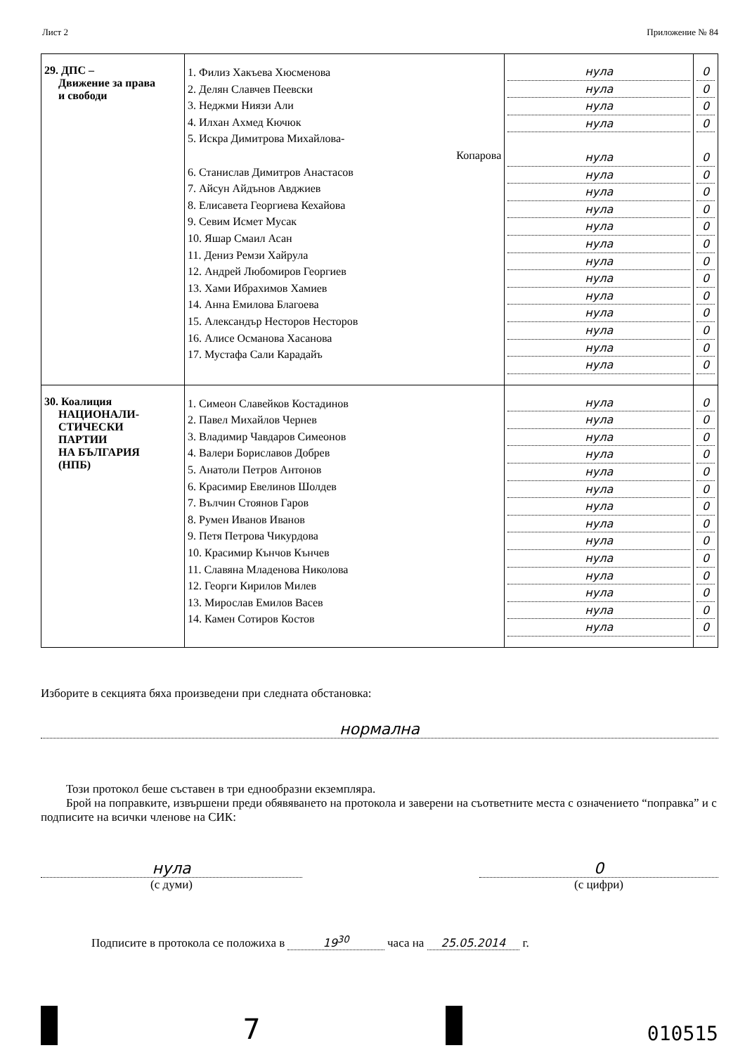Лист 2 Приложение № 84
| 29. ДПС – Движение за права и свободи | 1. Филиз Хакъева Хюсменова 2. Делян Славчев Пеевски 3. Неджми Ниязи Али 4. Илхан Ахмед Кючюк 5. Искра Димитрова Михайлова- Копарова 6. Станислав Димитров Анастасов 7. Айсун Айдънов Авджиев 8. Елисавета Георгиева Кехайова 9. Севим Исмет Мусак 10. Яшар Смаил Асан 11. Дениз Ремзи Хайрула 12. Андрей Любомиров Георгиев 13. Хами Ибрахимов Хамиев 14. Анна Емилова Благоева 15. Александър Несторов Несторов 16. Алисе Османова Хасанова 17. Мустафа Сали Карадайъ | нула нула нула нула нула нула нула нула нула нула нула нула нула нула нула нула нула | 0 0 0 0 0 0 0 0 0 0 0 0 0 0 0 0 0 |
| 30. Коалиция НАЦИОНАЛИ- СТИЧЕСКИ ПАРТИИ НА БЪЛГАРИЯ (НПБ) | 1. Симеон Славейков Костадинов 2. Павел Михайлов Чернев 3. Владимир Чавдаров Симеонов 4. Валери Бориславов Добрев 5. Анатоли Петров Антонов 6. Красимир Евелинов Шолдев 7. Вълчин Стоянов Гаров 8. Румен Иванов Иванов 9. Петя Петрова Чикурдова 10. Красимир Кънчов Кънчев 11. Славяна Младенова Николова 12. Георги Кирилов Милев 13. Мирослав Емилов Васев 14. Камен Сотиров Костов | нула нула нула нула нула нула нула нула нула нула нула нула нула нула | 0 0 0 0 0 0 0 0 0 0 0 0 0 0 |
Изборите в секцията бяха произведени при следната обстановка:
нормална
Този протокол беше съставен в три еднообразни екземпляра.
Брой на поправките, извършени преди обявяването на протокола и заверени на съответните места с означението “поправка” и с подписите на всички членове на СИК:
нула
(с думи)
0
(с цифри)
Подписите в протокола се положиха в 19<sup>30</sup> часа на 25.05.2014 г.
7
010515